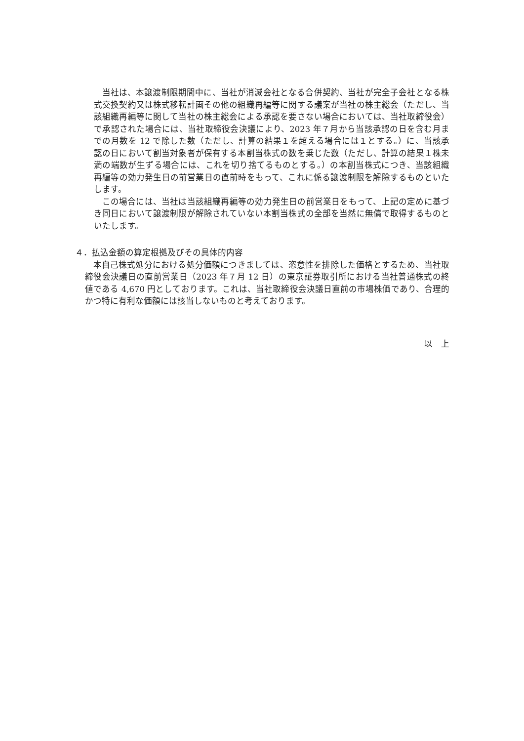当社は、本譲渡制限期間中に、当社が消滅会社となる合併契約、当社が完全子会社となる株式交換契約又は株式移転計画その他の組織再編等に関する議案が当社の株主総会（ただし、当該組織再編等に関して当社の株主総会による承認を要さない場合においては、当社取締役会）で承認された場合には、当社取締役会決議により、2023 年７月から当該承認の日を含む月までの月数を 12 で除した数（ただし、計算の結果１を超える場合には１とする。）に、当該承認の日において割当対象者が保有する本割当株式の数を乗じた数（ただし、計算の結果１株未満の端数が生ずる場合には、これを切り捨てるものとする。）の本割当株式につき、当該組織再編等の効力発生日の前営業日の直前時をもって、これに係る譲渡制限を解除するものといたします。
この場合には、当社は当該組織再編等の効力発生日の前営業日をもって、上記の定めに基づき同日において譲渡制限が解除されていない本割当株式の全部を当然に無償で取得するものといたします。
４．払込金額の算定根拠及びその具体的内容
本自己株式処分における処分価額につきましては、恣意性を排除した価格とするため、当社取締役会決議日の直前営業日（2023 年７月 12 日）の東京証券取引所における当社普通株式の終値である 4,670 円としております。これは、当社取締役会決議日直前の市場株価であり、合理的かつ特に有利な価額には該当しないものと考えております。
以　上